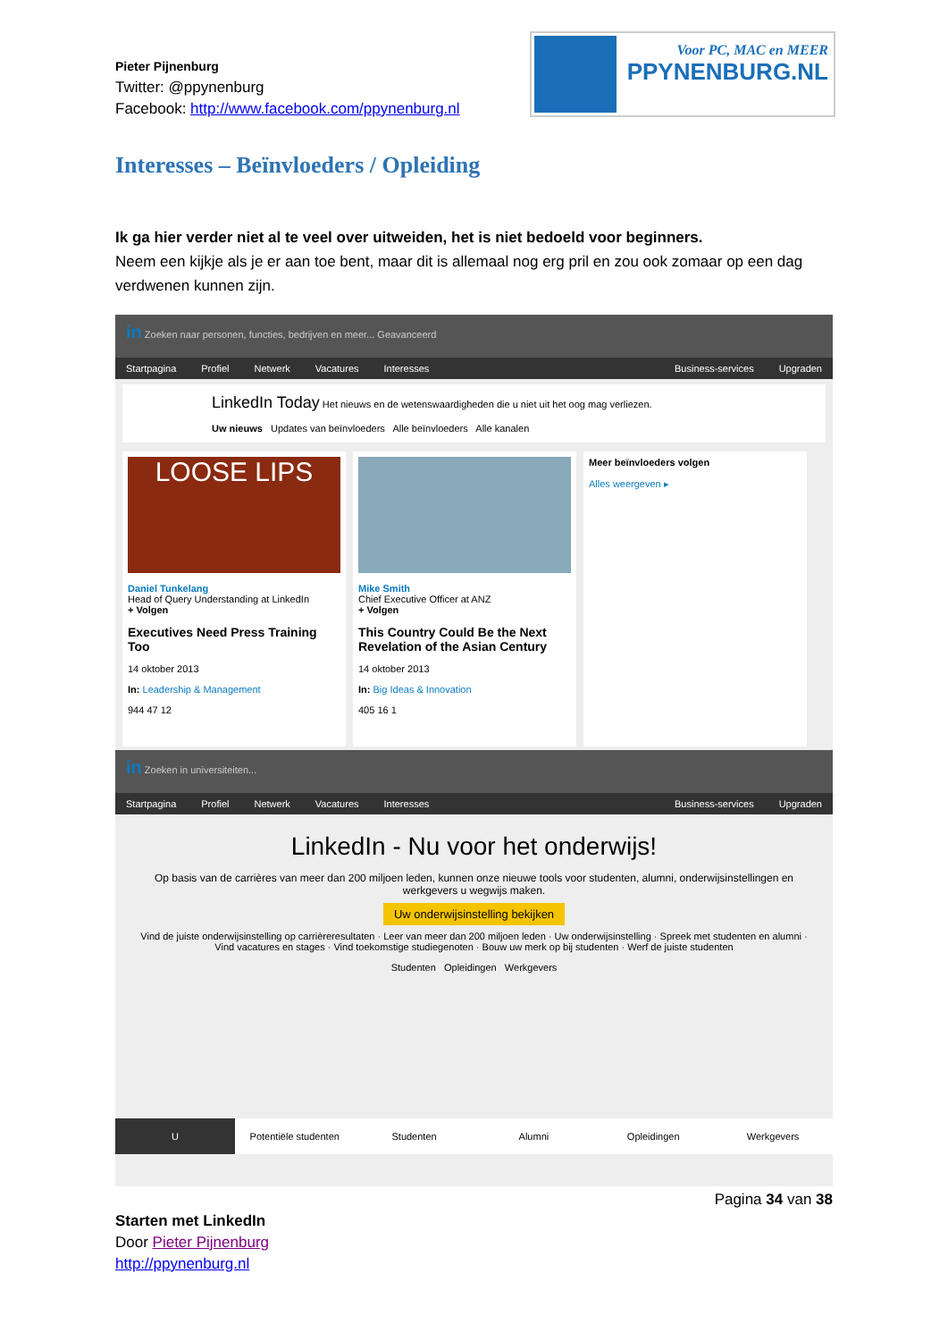Pieter Pijnenburg
Twitter: @ppynenburg
Facebook: http://www.facebook.com/ppynenburg.nl
Voor PC, MAC en MEER
PPYNENBURG.NL
Interesses – Beïnvloeders / Opleiding
Ik ga hier verder niet al te veel over uitweiden, het is niet bedoeld voor beginners.
Neem een kijkje als je er aan toe bent, maar dit is allemaal nog erg pril en zou ook zomaar op een dag verdwenen kunnen zijn.
in Zoeken naar personen, functies, bedrijven en meer... Geavanceerd
Startpagina Profiel Netwerk Vacatures Interesses Business-services Upgraden
LinkedIn Today Het nieuws en de wetenswaardigheden die u niet uit het oog mag verliezen.
Uw nieuws Updates van beïnvloeders Alle beïnvloeders Alle kanalen
LOOSE LIPS
Daniel Tunkelang
Head of Query Understanding at LinkedIn
+ Volgen
Executives Need Press Training Too
14 oktober 2013
In: Leadership & Management
944 47 12
Mike Smith
Chief Executive Officer at ANZ
+ Volgen
This Country Could Be the Next Revelation of the Asian Century
14 oktober 2013
In: Big Ideas & Innovation
405 16 1
Meer beïnvloeders volgen
Alles weergeven ▸
in Zoeken in universiteiten...
Startpagina Profiel Netwerk Vacatures Interesses Business-services Upgraden
LinkedIn - Nu voor het onderwijs!
Op basis van de carrières van meer dan 200 miljoen leden, kunnen onze nieuwe tools voor studenten, alumni, onderwijsinstellingen en werkgevers u wegwijs maken.
Uw onderwijsinstelling bekijken
Vind de juiste onderwijsinstelling op carrièreresultaten · Leer van meer dan 200 miljoen leden · Uw onderwijsinstelling · Spreek met studenten en alumni · Vind vacatures en stages · Vind toekomstige studiegenoten · Bouw uw merk op bij studenten · Werf de juiste studenten
Studenten Opleidingen Werkgevers
U Potentiële studenten Studenten Alumni Opleidingen Werkgevers
Pagina 34 van 38
Starten met LinkedIn
Door Pieter Pijnenburg
http://ppynenburg.nl